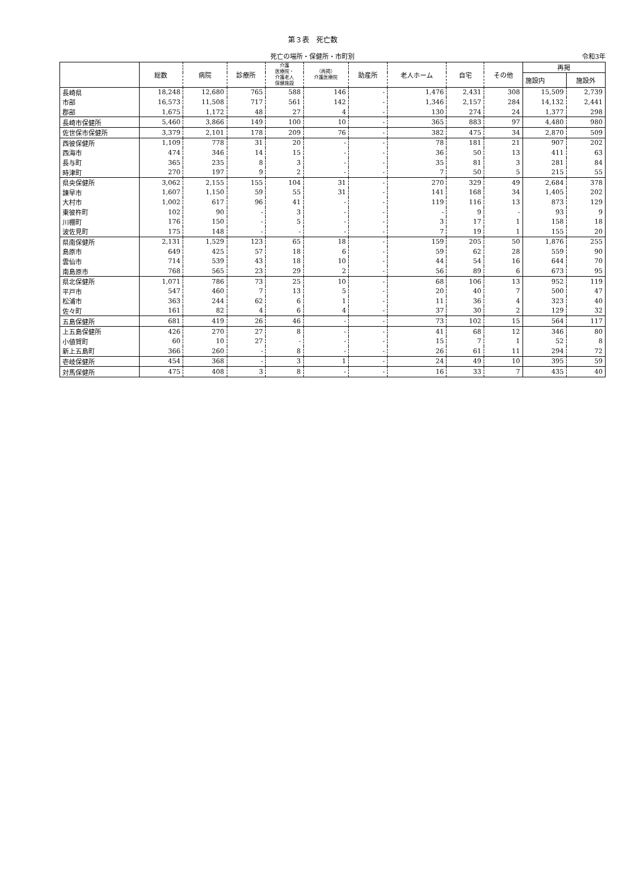第３表　死亡数
死亡の場所・保健所・市町別
令和3年
| | 総数 | 病院 | 診療所 | 介護 医療院・ 介護老人 保健施設 | （再掲） 介護医療院 | 助産所 | 老人ホーム | 自宅 | その他 | 再掲 | |
| --- | --- | --- | --- | --- | --- | --- | --- | --- | --- | --- | --- |
| | | | | | | | | | | 施設内 | 施設外 |
| 長崎県 | 18,248 | 12,680 | 765 | 588 | 146 | - | 1,476 | 2,431 | 308 | 15,509 | 2,739 |
| 市部 | 16,573 | 11,508 | 717 | 561 | 142 | - | 1,346 | 2,157 | 284 | 14,132 | 2,441 |
| 郡部 | 1,675 | 1,172 | 48 | 27 | 4 | - | 130 | 274 | 24 | 1,377 | 298 |
| 長崎市保健所 | 5,460 | 3,866 | 149 | 100 | 10 | - | 365 | 883 | 97 | 4,480 | 980 |
| 佐世保市保健所 | 3,379 | 2,101 | 178 | 209 | 76 | - | 382 | 475 | 34 | 2,870 | 509 |
| 西彼保健所 | 1,109 | 778 | 31 | 20 | - | - | 78 | 181 | 21 | 907 | 202 |
| 西海市 | 474 | 346 | 14 | 15 | - | - | 36 | 50 | 13 | 411 | 63 |
| 長与町 | 365 | 235 | 8 | 3 | - | - | 35 | 81 | 3 | 281 | 84 |
| 時津町 | 270 | 197 | 9 | 2 | - | - | 7 | 50 | 5 | 215 | 55 |
| 県央保健所 | 3,062 | 2,155 | 155 | 104 | 31 | - | 270 | 329 | 49 | 2,684 | 378 |
| 諫早市 | 1,607 | 1,150 | 59 | 55 | 31 | - | 141 | 168 | 34 | 1,405 | 202 |
| 大村市 | 1,002 | 617 | 96 | 41 | - | - | 119 | 116 | 13 | 873 | 129 |
| 東彼杵町 | 102 | 90 | - | 3 | - | - | - | 9 | - | 93 | 9 |
| 川棚町 | 176 | 150 | - | 5 | - | - | 3 | 17 | 1 | 158 | 18 |
| 波佐見町 | 175 | 148 | - | - | - | - | 7 | 19 | 1 | 155 | 20 |
| 県南保健所 | 2,131 | 1,529 | 123 | 65 | 18 | - | 159 | 205 | 50 | 1,876 | 255 |
| 島原市 | 649 | 425 | 57 | 18 | 6 | - | 59 | 62 | 28 | 559 | 90 |
| 雲仙市 | 714 | 539 | 43 | 18 | 10 | - | 44 | 54 | 16 | 644 | 70 |
| 南島原市 | 768 | 565 | 23 | 29 | 2 | - | 56 | 89 | 6 | 673 | 95 |
| 県北保健所 | 1,071 | 786 | 73 | 25 | 10 | - | 68 | 106 | 13 | 952 | 119 |
| 平戸市 | 547 | 460 | 7 | 13 | 5 | - | 20 | 40 | 7 | 500 | 47 |
| 松浦市 | 363 | 244 | 62 | 6 | 1 | - | 11 | 36 | 4 | 323 | 40 |
| 佐々町 | 161 | 82 | 4 | 6 | 4 | - | 37 | 30 | 2 | 129 | 32 |
| 五島保健所 | 681 | 419 | 26 | 46 | - | - | 73 | 102 | 15 | 564 | 117 |
| 上五島保健所 | 426 | 270 | 27 | 8 | - | - | 41 | 68 | 12 | 346 | 80 |
| 小値賀町 | 60 | 10 | 27 | - | - | - | 15 | 7 | 1 | 52 | 8 |
| 新上五島町 | 366 | 260 | - | 8 | - | - | 26 | 61 | 11 | 294 | 72 |
| 壱岐保健所 | 454 | 368 | - | 3 | 1 | - | 24 | 49 | 10 | 395 | 59 |
| 対馬保健所 | 475 | 408 | 3 | 8 | - | - | 16 | 33 | 7 | 435 | 40 |